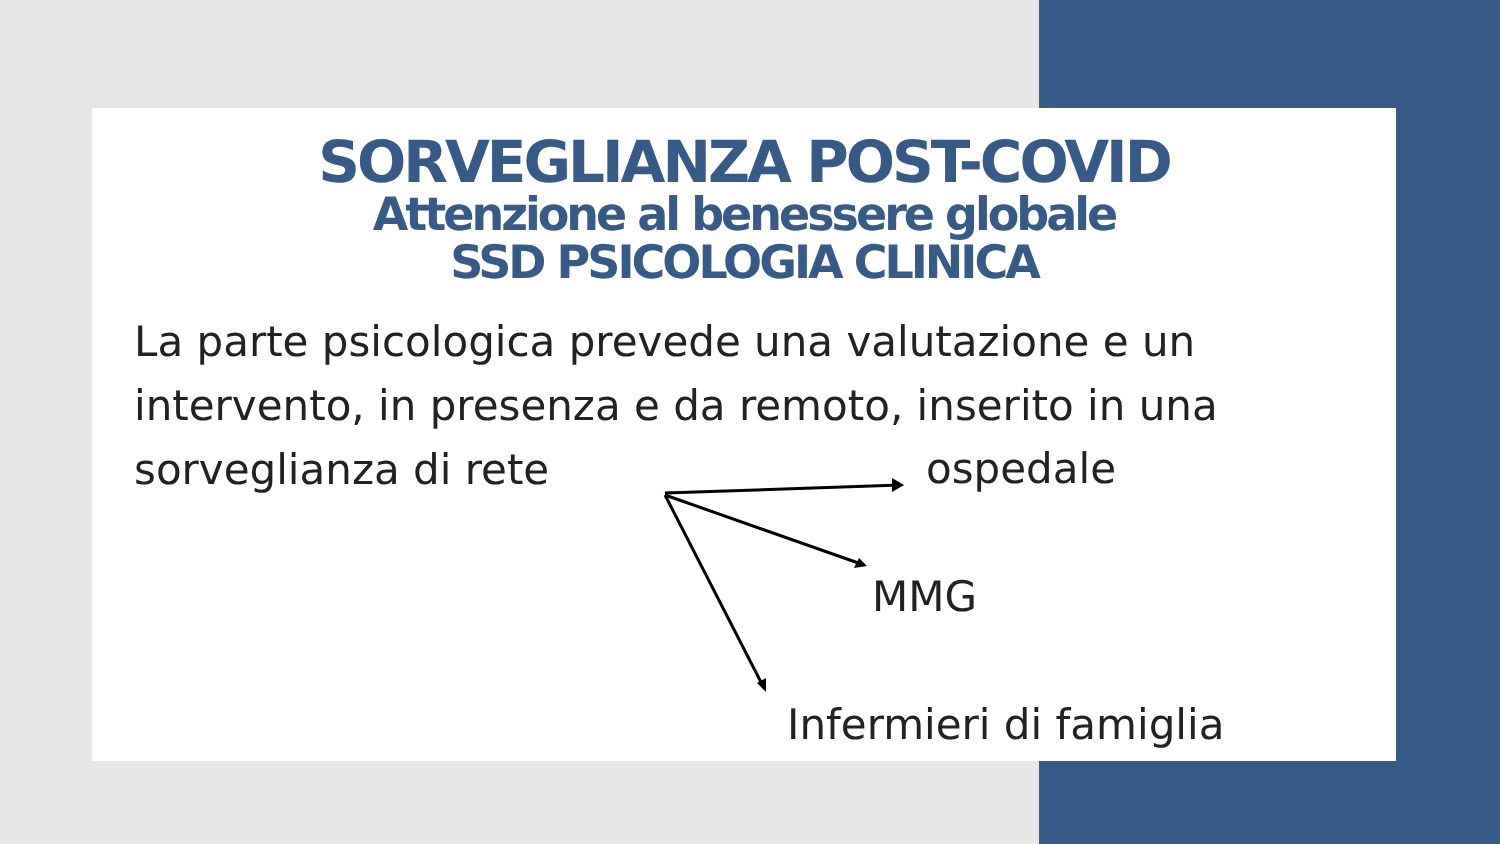SORVEGLIANZA POST-COVID
Attenzione al benessere globale
SSD PSICOLOGIA CLINICA
La parte psicologica prevede una valutazione e un intervento, in presenza e da remoto, inserito in una sorveglianza di rete
ospedale
MMG
Infermieri di famiglia